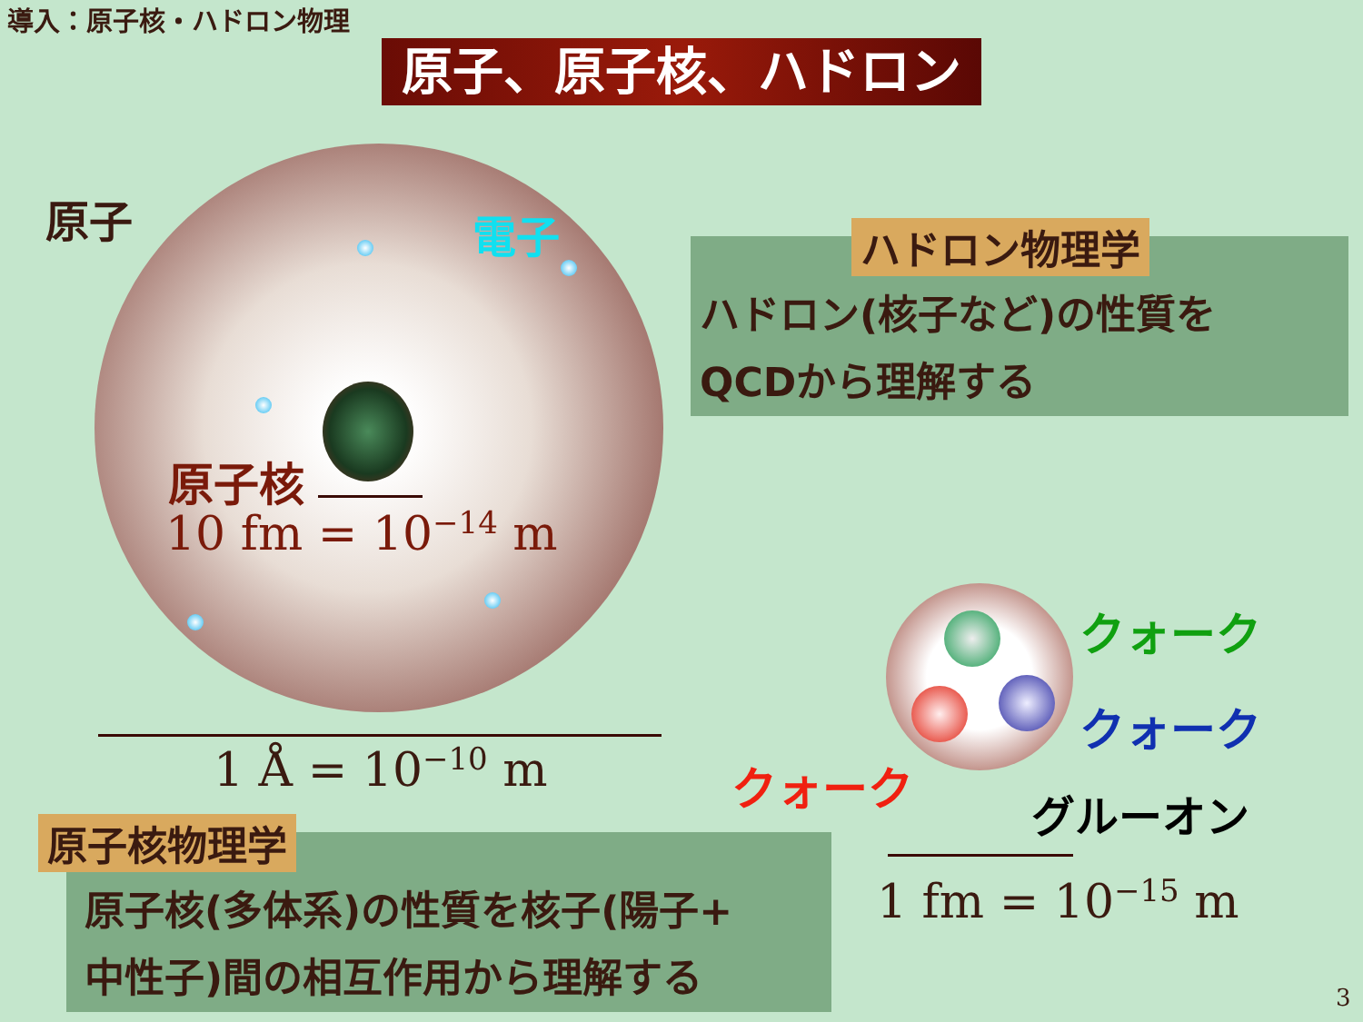導入：原子核・ハドロン物理
原子、原子核、ハドロン
原子 電子
原子核
10 fm = 10<sup>−14</sup> m
1 Å = 10<sup>−10</sup> m
ハドロン(核子など)の性質を
QCDから理解する
ハドロン物理学
クォーク
クォーク
クォーク
グルーオン
1 fm = 10<sup>−15</sup> m
原子核(多体系)の性質を核子(陽子+
中性子)間の相互作用から理解する
原子核物理学
3